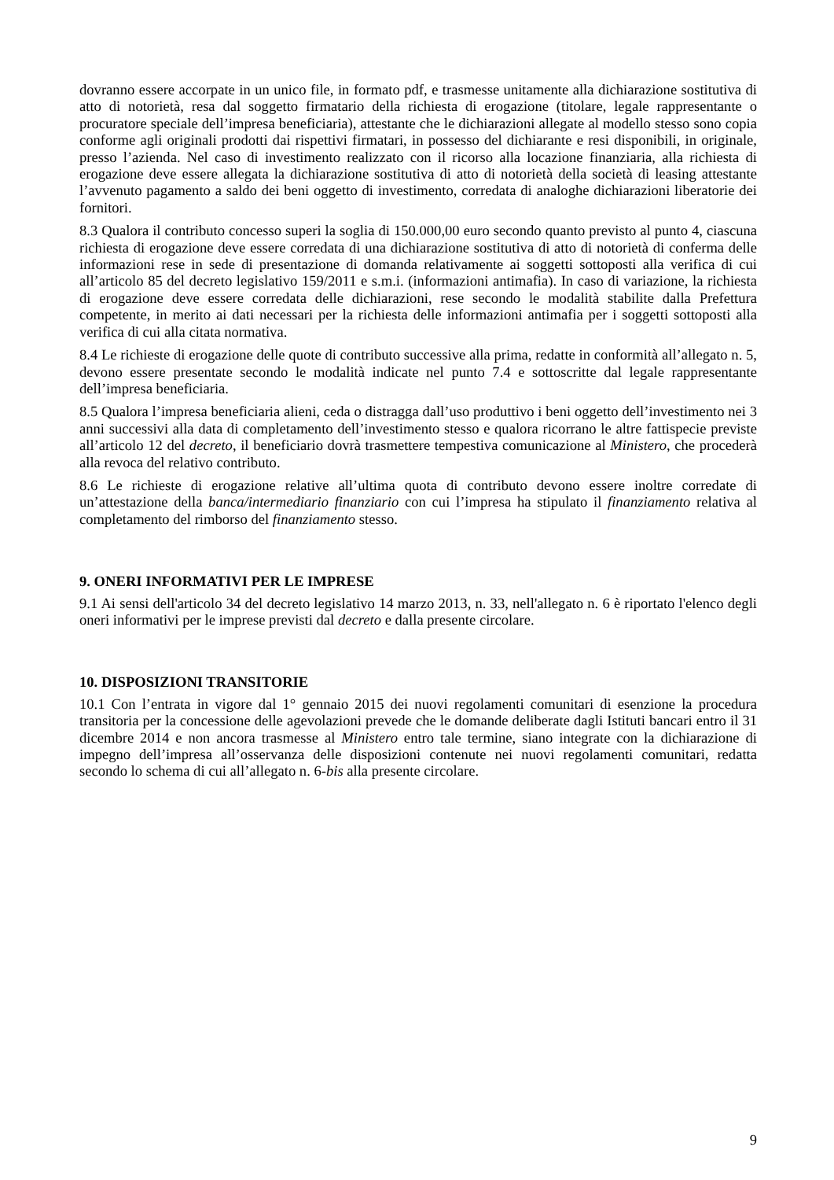dovranno essere accorpate in un unico file, in formato pdf, e trasmesse unitamente alla dichiarazione sostitutiva di atto di notorietà, resa dal soggetto firmatario della richiesta di erogazione (titolare, legale rappresentante o procuratore speciale dell’impresa beneficiaria), attestante che le dichiarazioni allegate al modello stesso sono copia conforme agli originali prodotti dai rispettivi firmatari, in possesso del dichiarante e resi disponibili, in originale, presso l’azienda. Nel caso di investimento realizzato con il ricorso alla locazione finanziaria, alla richiesta di erogazione deve essere allegata la dichiarazione sostitutiva di atto di notorietà della società di leasing attestante l’avvenuto pagamento a saldo dei beni oggetto di investimento, corredata di analoghe dichiarazioni liberatorie dei fornitori.
8.3 Qualora il contributo concesso superi la soglia di 150.000,00 euro secondo quanto previsto al punto 4, ciascuna richiesta di erogazione deve essere corredata di una dichiarazione sostitutiva di atto di notorietà di conferma delle informazioni rese in sede di presentazione di domanda relativamente ai soggetti sottoposti alla verifica di cui all’articolo 85 del decreto legislativo 159/2011 e s.m.i. (informazioni antimafia). In caso di variazione, la richiesta di erogazione deve essere corredata delle dichiarazioni, rese secondo le modalità stabilite dalla Prefettura competente, in merito ai dati necessari per la richiesta delle informazioni antimafia per i soggetti sottoposti alla verifica di cui alla citata normativa.
8.4 Le richieste di erogazione delle quote di contributo successive alla prima, redatte in conformità all’allegato n. 5, devono essere presentate secondo le modalità indicate nel punto 7.4 e sottoscritte dal legale rappresentante dell’impresa beneficiaria.
8.5 Qualora l’impresa beneficiaria alieni, ceda o distragga dall’uso produttivo i beni oggetto dell’investimento nei 3 anni successivi alla data di completamento dell’investimento stesso e qualora ricorrano le altre fattispecie previste all’articolo 12 del decreto, il beneficiario dovrà trasmettere tempestiva comunicazione al Ministero, che procederà alla revoca del relativo contributo.
8.6 Le richieste di erogazione relative all’ultima quota di contributo devono essere inoltre corredate di un’attestazione della banca/intermediario finanziario con cui l’impresa ha stipulato il finanziamento relativa al completamento del rimborso del finanziamento stesso.
9. ONERI INFORMATIVI PER LE IMPRESE
9.1 Ai sensi dell'articolo 34 del decreto legislativo 14 marzo 2013, n. 33, nell'allegato n. 6 è riportato l'elenco degli oneri informativi per le imprese previsti dal decreto e dalla presente circolare.
10. DISPOSIZIONI TRANSITORIE
10.1 Con l’entrata in vigore dal 1° gennaio 2015 dei nuovi regolamenti comunitari di esenzione la procedura transitoria per la concessione delle agevolazioni prevede che le domande deliberate dagli Istituti bancari entro il 31 dicembre 2014 e non ancora trasmesse al Ministero entro tale termine, siano integrate con la dichiarazione di impegno dell’impresa all’osservanza delle disposizioni contenute nei nuovi regolamenti comunitari, redatta secondo lo schema di cui all’allegato n. 6-bis alla presente circolare.
9